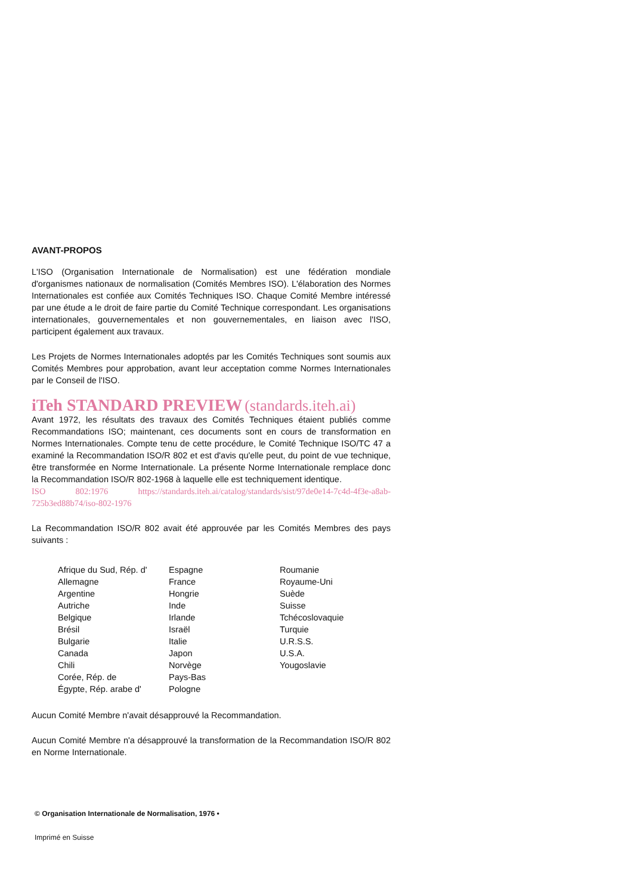AVANT-PROPOS
L'ISO (Organisation Internationale de Normalisation) est une fédération mondiale d'organismes nationaux de normalisation (Comités Membres ISO). L'élaboration des Normes Internationales est confiée aux Comités Techniques ISO. Chaque Comité Membre intéressé par une étude a le droit de faire partie du Comité Technique correspondant. Les organisations internationales, gouvernementales et non gouvernementales, en liaison avec l'ISO, participent également aux travaux.
Les Projets de Normes Internationales adoptés par les Comités Techniques sont soumis aux Comités Membres pour approbation, avant leur acceptation comme Normes Internationales par le Conseil de l'ISO.
iTeh STANDARD PREVIEW (standards.iteh.ai)
Avant 1972, les résultats des travaux des Comités Techniques étaient publiés comme Recommandations ISO; maintenant, ces documents sont en cours de transformation en Normes Internationales. Compte tenu de cette procédure, le Comité Technique ISO/TC 47 a examiné la Recommandation ISO/R 802 et est d'avis qu'elle peut, du point de vue technique, être transformée en Norme Internationale. La présente Norme Internationale remplace donc la Recommandation ISO/R 802-1968 à laquelle elle est techniquement identique.
ISO 802:1976 https://standards.iteh.ai/catalog/standards/sist/97de0e14-7c4d-4f3e-a8ab-725b3ed88b74/iso-802-1976
La Recommandation ISO/R 802 avait été approuvée par les Comités Membres des pays suivants :
Afrique du Sud, Rép. d'
Allemagne
Argentine
Autriche
Belgique
Brésil
Bulgarie
Canada
Chili
Corée, Rép. de
Égypte, Rép. arabe d'
Espagne
France
Hongrie
Inde
Irlande
Israël
Italie
Japon
Norvège
Pays-Bas
Pologne
Roumanie
Royaume-Uni
Suède
Suisse
Tchécoslovaquie
Turquie
U.R.S.S.
U.S.A.
Yougoslavie
Aucun Comité Membre n'avait désapprouvé la Recommandation.
Aucun Comité Membre n'a désapprouvé la transformation de la Recommandation ISO/R 802 en Norme Internationale.
© Organisation Internationale de Normalisation, 1976 •
Imprimé en Suisse